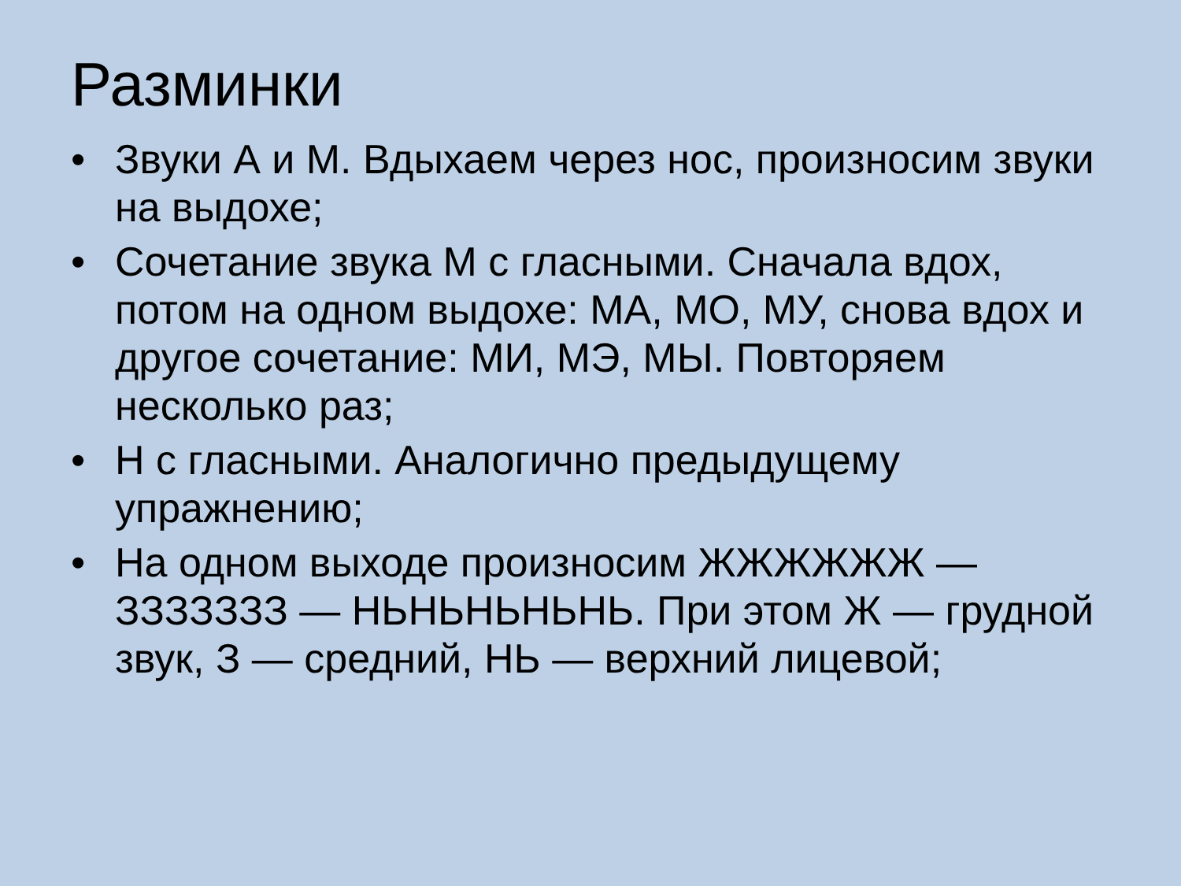Разминки
• Звуки А и М. Вдыхаем через нос, произносим звуки на выдохе;
• Сочетание звука М с гласными. Сначала вдох, потом на одном выдохе: МА, МО, МУ, снова вдох и другое сочетание: МИ, МЭ, МЫ. Повторяем несколько раз;
• Н с гласными. Аналогично предыдущему упражнению;
• На одном выходе произносим ЖЖЖЖЖЖ — ЗЗЗЗЗЗЗ — НЬНЬНЬНЬНЬ. При этом Ж — грудной звук, З — средний, НЬ — верхний лицевой;